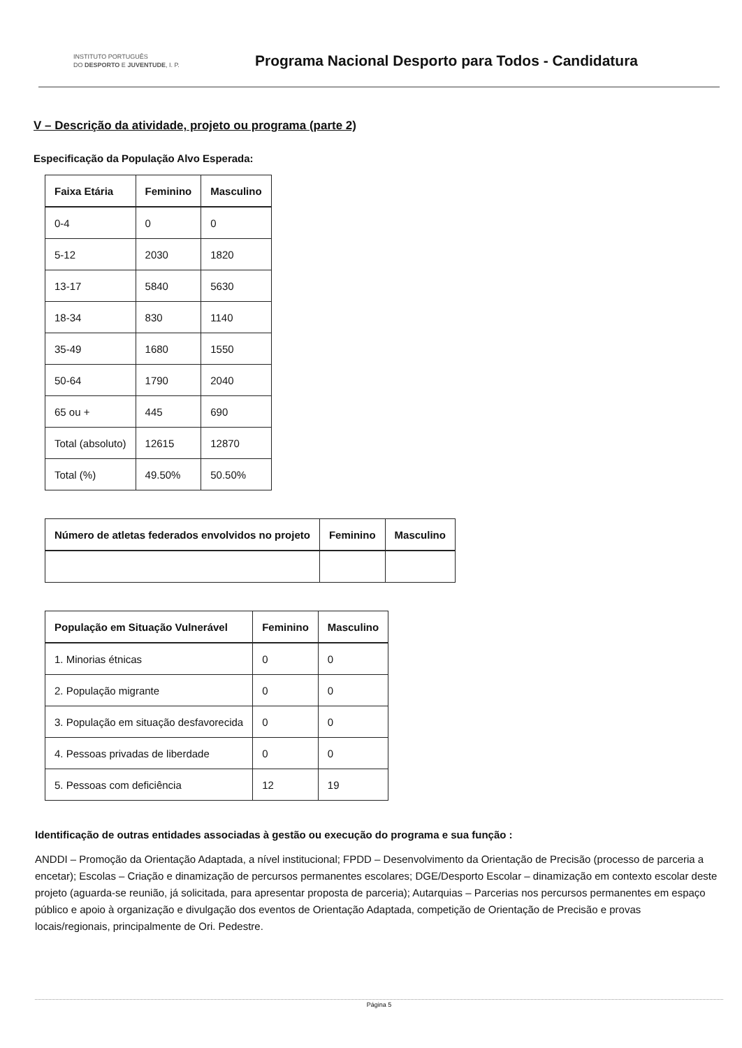INSTITUTO PORTUGUÊS
DO DESPORTO E JUVENTUDE, I. P.
Programa Nacional Desporto para Todos - Candidatura
V – Descrição da atividade, projeto ou programa (parte 2)
Especificação da População Alvo Esperada:
| Faixa Etária | Feminino | Masculino |
| --- | --- | --- |
| 0-4 | 0 | 0 |
| 5-12 | 2030 | 1820 |
| 13-17 | 5840 | 5630 |
| 18-34 | 830 | 1140 |
| 35-49 | 1680 | 1550 |
| 50-64 | 1790 | 2040 |
| 65 ou + | 445 | 690 |
| Total (absoluto) | 12615 | 12870 |
| Total (%) | 49.50% | 50.50% |
| Número de atletas federados envolvidos no projeto | Feminino | Masculino |
| --- | --- | --- |
| População em Situação Vulnerável | Feminino | Masculino |
| --- | --- | --- |
| 1. Minorias étnicas | 0 | 0 |
| 2. População migrante | 0 | 0 |
| 3. População em situação desfavorecida | 0 | 0 |
| 4. Pessoas privadas de liberdade | 0 | 0 |
| 5. Pessoas com deficiência | 12 | 19 |
Identificação de outras entidades associadas à gestão ou execução do programa e sua função :
ANDDI – Promoção da Orientação Adaptada, a nível institucional; FPDD – Desenvolvimento da Orientação de Precisão (processo de parceria a encetar); Escolas – Criação e dinamização de percursos permanentes escolares; DGE/Desporto Escolar – dinamização em contexto escolar deste projeto (aguarda-se reunião, já solicitada, para apresentar proposta de parceria); Autarquias – Parcerias nos percursos permanentes em espaço público e apoio à organização e divulgação dos eventos de Orientação Adaptada, competição de Orientação de Precisão e provas locais/regionais, principalmente de Ori. Pedestre.
Página 5